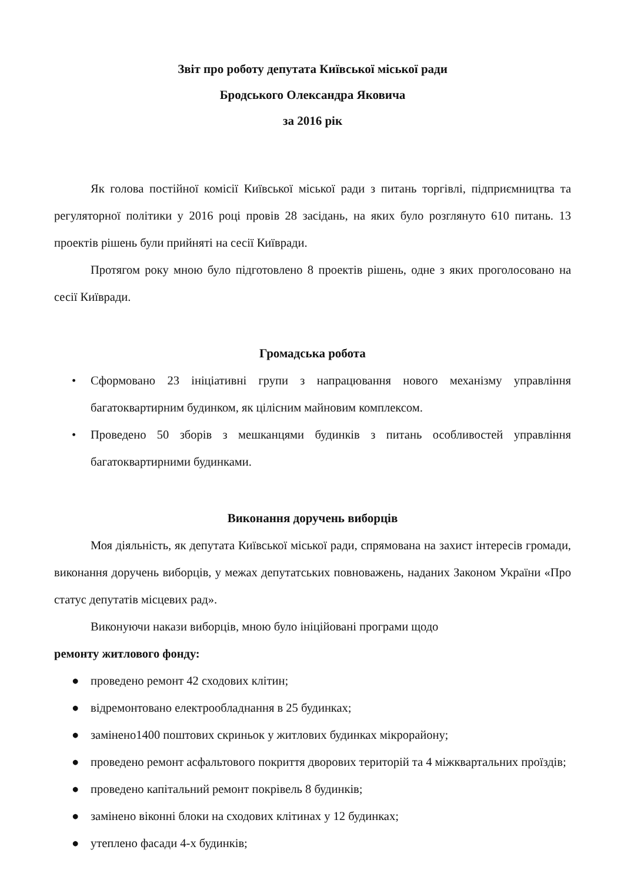Звіт про роботу депутата Київської міської ради
Бродського Олександра Яковича
за 2016 рік
Як голова постійної комісії Київської міської ради з питань торгівлі, підприємництва та регуляторної політики у 2016 році провів 28 засідань, на яких було розглянуто 610 питань. 13 проектів рішень були прийняті на сесії Київради.
Протягом року мною було підготовлено 8 проектів рішень, одне з яких проголосовано на сесії Київради.
Громадська робота
• Сформовано 23 ініціативні групи з напрацювання нового механізму управління багатоквартирним будинком, як цілісним майновим комплексом.
• Проведено 50 зборів з мешканцями будинків з питань особливостей управління багатоквартирними будинками.
Виконання доручень виборців
Моя діяльність, як депутата Київської міської ради, спрямована на захист інтересів громади, виконання доручень виборців, у межах депутатських повноважень, наданих Законом України «Про статус депутатів місцевих рад».
Виконуючи накази виборців, мною було ініційовані програми щодо
ремонту житлового фонду:
● проведено ремонт 42 сходових клітин;
● відремонтовано електрообладнання в 25 будинках;
● замінено1400 поштових скриньок у житлових будинках мікрорайону;
● проведено ремонт асфальтового покриття дворових територій та 4 міжквартальних проїздів;
● проведено капітальний ремонт покрівель 8 будинків;
● замінено віконні блоки на сходових клітинах у 12 будинках;
● утеплено фасади 4-х будинків;